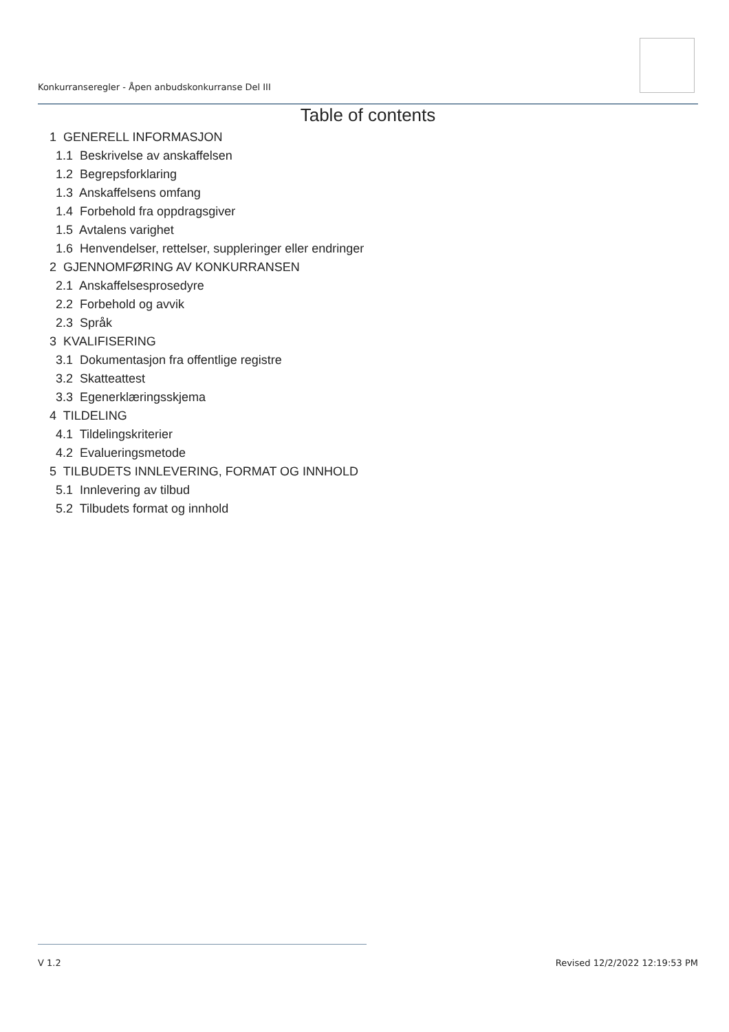Konkurranseregler - Åpen anbudskonkurranse Del III
Table of contents
1 GENERELL INFORMASJON
1.1 Beskrivelse av anskaffelsen
1.2 Begrepsforklaring
1.3 Anskaffelsens omfang
1.4 Forbehold fra oppdragsgiver
1.5 Avtalens varighet
1.6 Henvendelser, rettelser, suppleringer eller endringer
2 GJENNOMFØRING AV KONKURRANSEN
2.1 Anskaffelsesprosedyre
2.2 Forbehold og avvik
2.3 Språk
3 KVALIFISERING
3.1 Dokumentasjon fra offentlige registre
3.2 Skatteattest
3.3 Egenerklæringsskjema
4 TILDELING
4.1 Tildelingskriterier
4.2 Evalueringsmetode
5 TILBUDETS INNLEVERING, FORMAT OG INNHOLD
5.1 Innlevering av tilbud
5.2 Tilbudets format og innhold
V 1.2 Revised 12/2/2022 12:19:53 PM